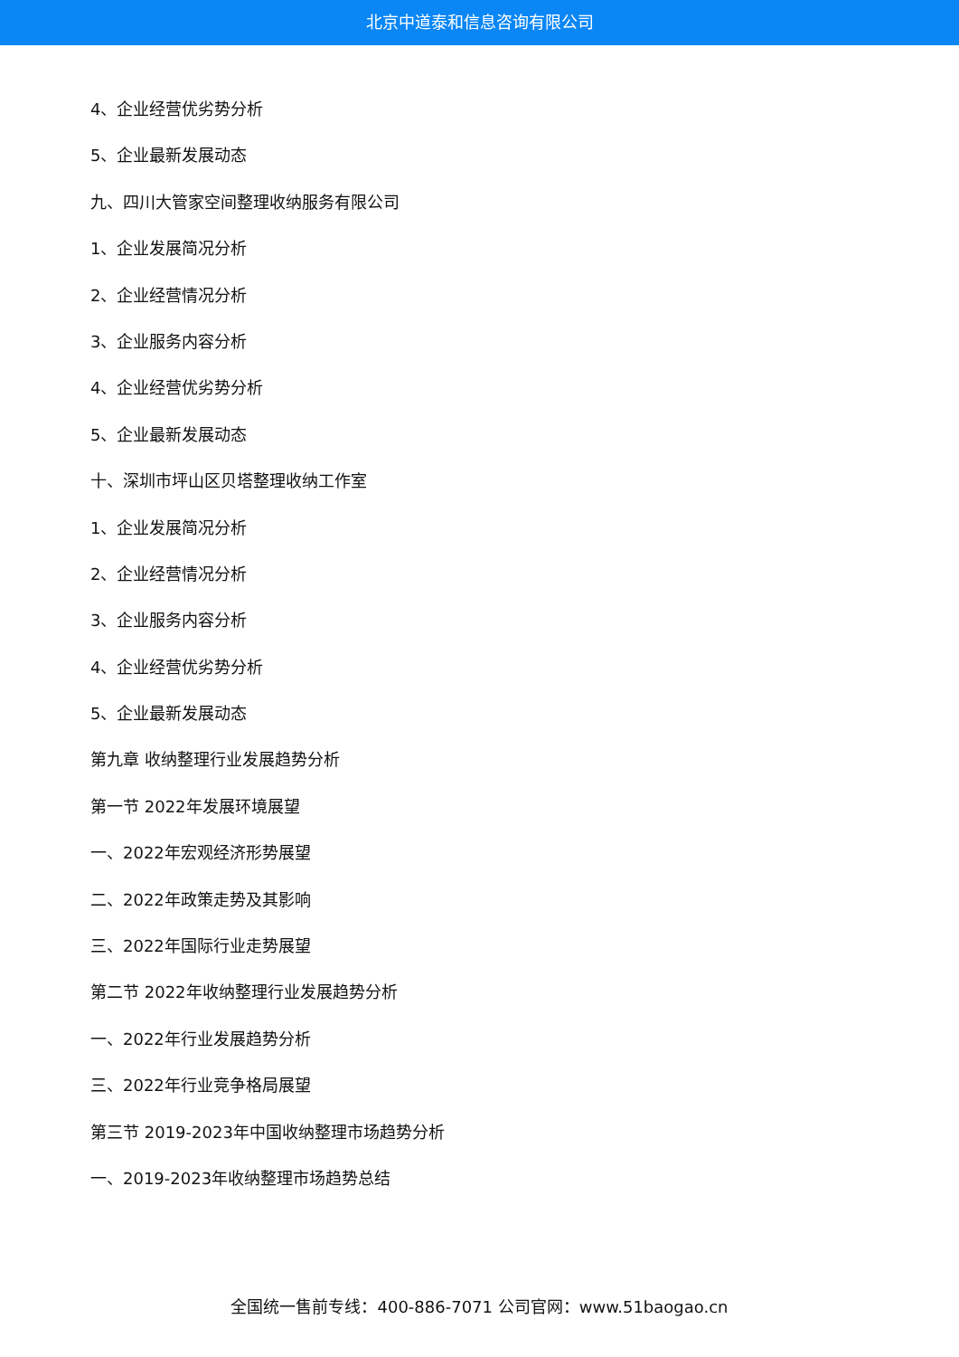北京中道泰和信息咨询有限公司
4、企业经营优劣势分析
5、企业最新发展动态
九、四川大管家空间整理收纳服务有限公司
1、企业发展简况分析
2、企业经营情况分析
3、企业服务内容分析
4、企业经营优劣势分析
5、企业最新发展动态
十、深圳市坪山区贝塔整理收纳工作室
1、企业发展简况分析
2、企业经营情况分析
3、企业服务内容分析
4、企业经营优劣势分析
5、企业最新发展动态
第九章 收纳整理行业发展趋势分析
第一节 2022年发展环境展望
一、2022年宏观经济形势展望
二、2022年政策走势及其影响
三、2022年国际行业走势展望
第二节 2022年收纳整理行业发展趋势分析
一、2022年行业发展趋势分析
三、2022年行业竞争格局展望
第三节 2019-2023年中国收纳整理市场趋势分析
一、2019-2023年收纳整理市场趋势总结
全国统一售前专线：400-886-7071 公司官网：www.51baogao.cn